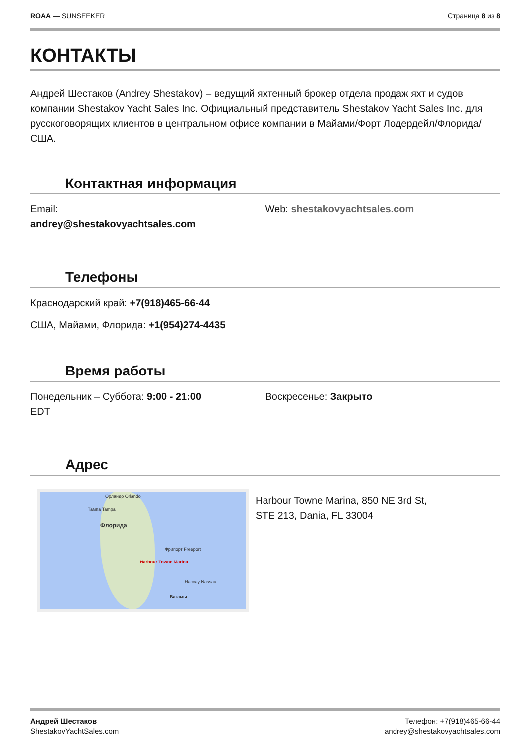ROAA — SUNSEEKER Страница 8 из 8
КОНТАКТЫ
Андрей Шестаков (Andrey Shestakov) – ведущий яхтенный брокер отдела продаж яхт и судов компании Shestakov Yacht Sales Inc. Официальный представитель Shestakov Yacht Sales Inc. для русскоговорящих клиентов в центральном офисе компании в Майами/Форт Лодердейл/Флорида/США.
Контактная информация
Email:
andrey@shestakovyachtsales.com
Web: shestakovyachtsales.com
Телефоны
Краснодарский край: +7(918)465-66-44
США, Майами, Флорида: +1(954)274-4435
Время работы
Понедельник – Суббота: 9:00 - 21:00
EDT
Воскресенье: Закрыто
Адрес
Орландо Orlando
Тампа Tampa
Флорида
Фрипорт Freeport
Harbour Towne Marina
Нассау Nassau
Багамы
Harbour Towne Marina, 850 NE 3rd St,
STE 213, Dania, FL 33004
Андрей Шестаков
ShestakovYachtSales.com
Телефон: +7(918)465-66-44
andrey@shestakovyachtsales.com